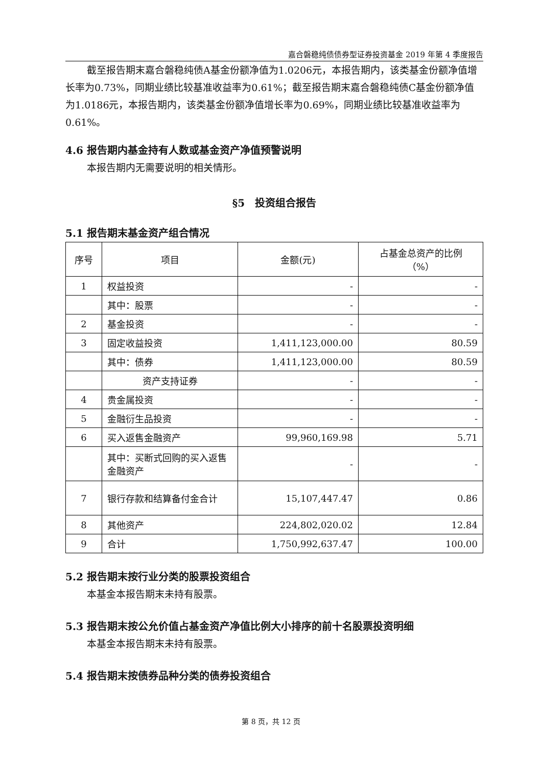嘉合磐稳纯债债券型证券投资基金 2019 年第 4 季度报告
截至报告期末嘉合磐稳纯债A基金份额净值为1.0206元，本报告期内，该类基金份额净值增长率为0.73%，同期业绩比较基准收益率为0.61%；截至报告期末嘉合磐稳纯债C基金份额净值为1.0186元，本报告期内，该类基金份额净值增长率为0.69%，同期业绩比较基准收益率为0.61%。
4.6 报告期内基金持有人数或基金资产净值预警说明
本报告期内无需要说明的相关情形。
§5　投资组合报告
5.1 报告期末基金资产组合情况
| 序号 | 项目 | 金额(元) | 占基金总资产的比例 （%） |
| --- | --- | --- | --- |
| 1 | 权益投资 | - | - |
| | 其中：股票 | - | - |
| 2 | 基金投资 | - | - |
| 3 | 固定收益投资 | 1,411,123,000.00 | 80.59 |
| | 其中：债券 | 1,411,123,000.00 | 80.59 |
| | 资产支持证券 | - | - |
| 4 | 贵金属投资 | - | - |
| 5 | 金融衍生品投资 | - | - |
| 6 | 买入返售金融资产 | 99,960,169.98 | 5.71 |
| | 其中：买断式回购的买入返售金融资产 | - | - |
| 7 | 银行存款和结算备付金合计 | 15,107,447.47 | 0.86 |
| 8 | 其他资产 | 224,802,020.02 | 12.84 |
| 9 | 合计 | 1,750,992,637.47 | 100.00 |
5.2 报告期末按行业分类的股票投资组合
本基金本报告期末未持有股票。
5.3 报告期末按公允价值占基金资产净值比例大小排序的前十名股票投资明细
本基金本报告期末未持有股票。
5.4 报告期末按债券品种分类的债券投资组合
第 8 页，共 12 页